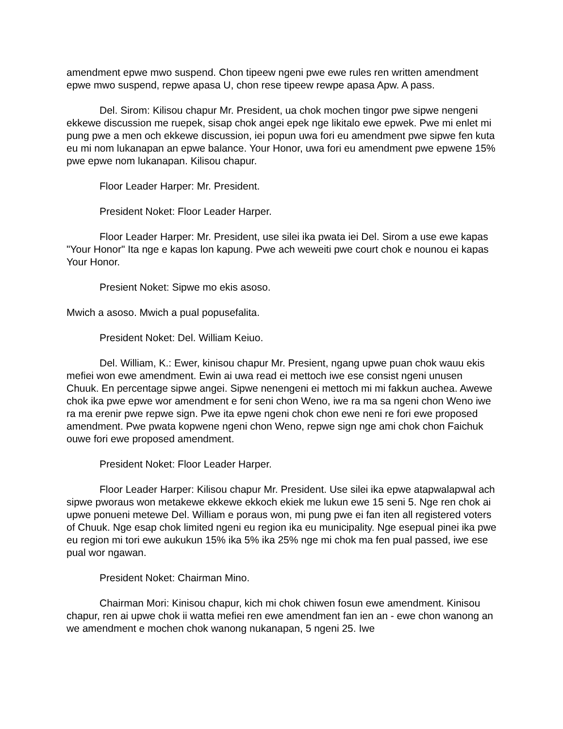amendment epwe mwo suspend. Chon tipeew ngeni pwe ewe rules ren written amendment epwe mwo suspend, repwe apasa U, chon rese tipeew rewpe apasa Apw. A pass.
Del. Sirom: Kilisou chapur Mr. President, ua chok mochen tingor pwe sipwe nengeni ekkewe discussion me ruepek, sisap chok angei epek nge likitalo ewe epwek. Pwe mi enlet mi pung pwe a men och ekkewe discussion, iei popun uwa fori eu amendment pwe sipwe fen kuta eu mi nom lukanapan an epwe balance. Your Honor, uwa fori eu amendment pwe epwene 15% pwe epwe nom lukanapan. Kilisou chapur.
Floor Leader Harper: Mr. President.
President Noket: Floor Leader Harper.
Floor Leader Harper: Mr. President, use silei ika pwata iei Del. Sirom a use ewe kapas "Your Honor" Ita nge e kapas lon kapung. Pwe ach weweiti pwe court chok e nounou ei kapas Your Honor.
Presient Noket: Sipwe mo ekis asoso.
Mwich a asoso. Mwich a pual popusefalita.
President Noket: Del. William Keiuo.
Del. William, K.: Ewer, kinisou chapur Mr. Presient, ngang upwe puan chok wauu ekis mefiei won ewe amendment. Ewin ai uwa read ei mettoch iwe ese consist ngeni unusen Chuuk. En percentage sipwe angei. Sipwe nenengeni ei mettoch mi mi fakkun auchea. Awewe chok ika pwe epwe wor amendment e for seni chon Weno, iwe ra ma sa ngeni chon Weno iwe ra ma erenir pwe repwe sign. Pwe ita epwe ngeni chok chon ewe neni re fori ewe proposed amendment. Pwe pwata kopwene ngeni chon Weno, repwe sign nge ami chok chon Faichuk ouwe fori ewe proposed amendment.
President Noket: Floor Leader Harper.
Floor Leader Harper: Kilisou chapur Mr. President. Use silei ika epwe atapwalapwal ach sipwe pworaus won metakewe ekkewe ekkoch ekiek me lukun ewe 15 seni 5. Nge ren chok ai upwe ponueni metewe Del. William e poraus won, mi pung pwe ei fan iten all registered voters of Chuuk. Nge esap chok limited ngeni eu region ika eu municipality. Nge esepual pinei ika pwe eu region mi tori ewe aukukun 15% ika 5% ika 25% nge mi chok ma fen pual passed, iwe ese pual wor ngawan.
President Noket: Chairman Mino.
Chairman Mori: Kinisou chapur, kich mi chok chiwen fosun ewe amendment. Kinisou chapur, ren ai upwe chok ii watta mefiei ren ewe amendment fan ien an - ewe chon wanong an we amendment e mochen chok wanong nukanapan, 5 ngeni 25. Iwe